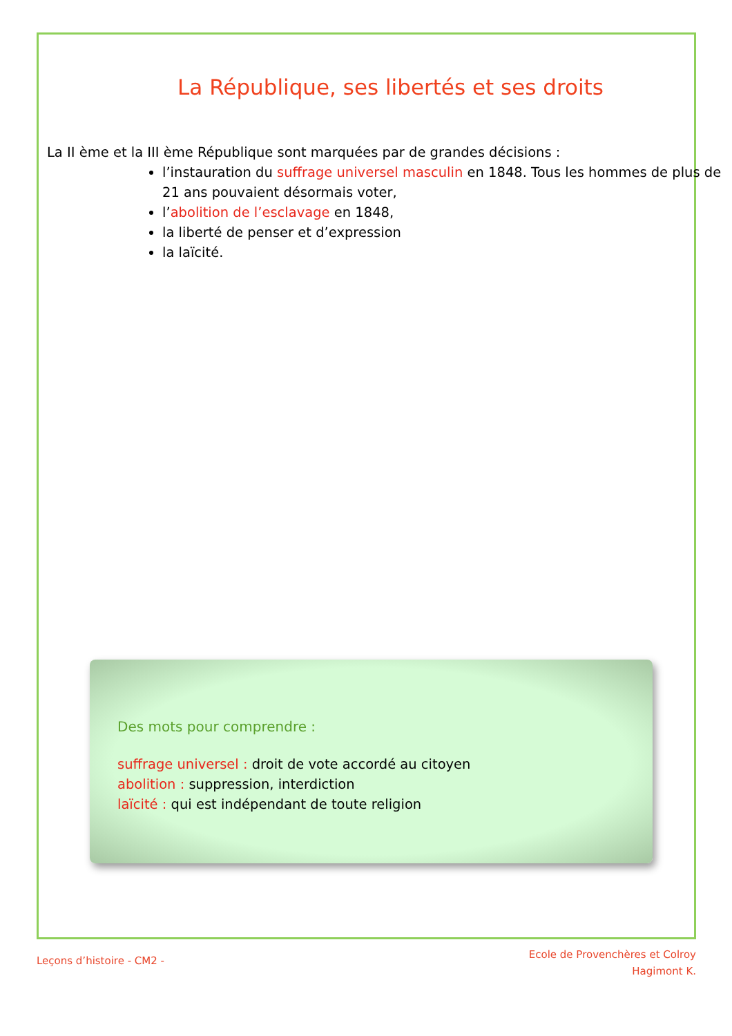La République, ses libertés et ses droits
La II ème et la III ème République sont marquées par de grandes décisions :
l’instauration du suffrage universel masculin en 1848. Tous les hommes de plus de 21 ans pouvaient désormais voter,
l’abolition de l’esclavage en 1848,
la liberté de penser et d’expression
la laïcité.
Des mots pour comprendre :
suffrage universel : droit de vote accordé au citoyen
abolition : suppression, interdiction
laïcité : qui est indépendant de toute religion
Leçons d’histoire - CM2 -
Ecole de Provenchères et Colroy
Hagimont K.